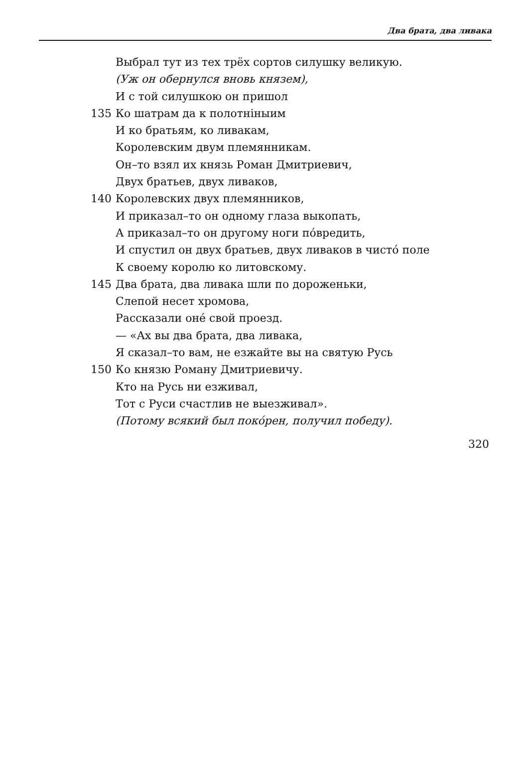Два брата, два ливака
Выбрал тут из тех трёх сортов силушку великую.
(Уж он обернулся вновь князем),
И с той силушкою он пришол
135 Ко шатрам да к полотнiныим
И ко братьям, ко ливакам,
Королевским двум племянникам.
Он–то взял их князь Роман Дмитриевич,
Двух братьев, двух ливаков,
140 Королевских двух племянников,
И приказал–то он одному глаза выкопать,
А приказал–то он другому ноги по́вредить,
И спустил он двух братьев, двух ливаков в чисто́ поле
К своему королю ко литовскому.
145 Два брата, два ливака шли по дороженьки,
Слепой несет хромова,
Рассказали оне́ свой проезд.
— «Ах вы два брата, два ливака,
Я сказал–то вам, не езжайте вы на святую Русь
150 Ко князю Роману Дмитриевичу.
Кто на Русь ни езживал,
Тот с Руси счастлив не выезживал».
(Потому всякий был поко́рен, получил победу).
320